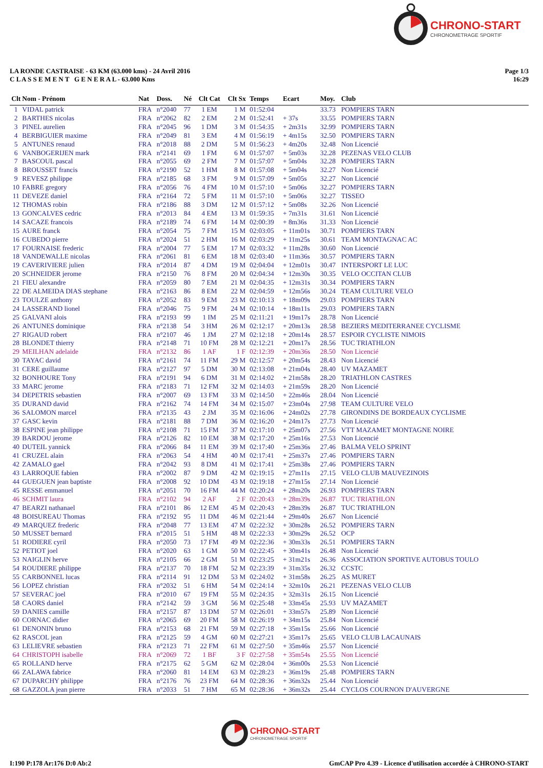CHRONO-START
CHRONOMETRAGE SPORTIF
LA RONDE CASTRAISE - 63 KM (63.000 kms) - 24 Avril 2016
C L A S S E M E N T G E N E R A L - 63.000 Kms
Page 1/3
16:29
| Clt | Nom - Prénom | Nat | Doss. | Né | Clt Cat | Clt Sx | Temps | Ecart | Moy. | Club |
| --- | --- | --- | --- | --- | --- | --- | --- | --- | --- | --- |
| 1 | VIDAL patrick | FRA | n°2040 | 77 | 1 EM | 1 M | 01:52:04 | | 33.73 | POMPIERS TARN |
| 2 | BARTHES nicolas | FRA | n°2062 | 82 | 2 EM | 2 M | 01:52:41 | + 37s | 33.55 | POMPIERS TARN |
| 3 | PINEL aurelien | FRA | n°2045 | 96 | 1 DM | 3 M | 01:54:35 | + 2m31s | 32.99 | POMPIERS TARN |
| 4 | BERBIGUIER maxime | FRA | n°2049 | 81 | 3 EM | 4 M | 01:56:19 | + 4m15s | 32.50 | POMPIERS TARN |
| 5 | ANTUNES renaud | FRA | n°2018 | 88 | 2 DM | 5 M | 01:56:23 | + 4m20s | 32.48 | Non Licencié |
| 6 | VANBOGERIJEN mark | FRA | n°2141 | 69 | 1 FM | 6 M | 01:57:07 | + 5m03s | 32.28 | PEZENAS VELO CLUB |
| 7 | BASCOUL pascal | FRA | n°2055 | 69 | 2 FM | 7 M | 01:57:07 | + 5m04s | 32.28 | POMPIERS TARN |
| 8 | BROUSSET francis | FRA | n°2190 | 52 | 1 HM | 8 M | 01:57:08 | + 5m04s | 32.27 | Non Licencié |
| 9 | REVESZ philippe | FRA | n°2185 | 68 | 3 FM | 9 M | 01:57:09 | + 5m05s | 32.27 | Non Licencié |
| 10 | FABRE gregory | FRA | n°2056 | 76 | 4 FM | 10 M | 01:57:10 | + 5m06s | 32.27 | POMPIERS TARN |
| 11 | DEVEZE daniel | FRA | n°2164 | 72 | 5 FM | 11 M | 01:57:10 | + 5m06s | 32.27 | TISSEO |
| 12 | THOMAS robin | FRA | n°2186 | 88 | 3 DM | 12 M | 01:57:12 | + 5m08s | 32.26 | Non Licencié |
| 13 | GONCALVES cedric | FRA | n°2013 | 84 | 4 EM | 13 M | 01:59:35 | + 7m31s | 31.61 | Non Licencié |
| 14 | SACAZE francois | FRA | n°2189 | 74 | 6 FM | 14 M | 02:00:39 | + 8m36s | 31.33 | Non Licencié |
| 15 | AURE franck | FRA | n°2054 | 75 | 7 FM | 15 M | 02:03:05 | + 11m01s | 30.71 | POMPIERS TARN |
| 16 | CUBEDO pierre | FRA | n°2024 | 51 | 2 HM | 16 M | 02:03:29 | + 11m25s | 30.61 | TEAM MONTAGNAC AC |
| 17 | FOURNAISE frederic | FRA | n°2004 | 77 | 5 EM | 17 M | 02:03:32 | + 11m28s | 30.60 | Non Licencié |
| 18 | VANDEWALLE nicolas | FRA | n°2061 | 81 | 6 EM | 18 M | 02:03:40 | + 11m36s | 30.57 | POMPIERS TARN |
| 19 | CAVERIVIERE julien | FRA | n°2014 | 87 | 4 DM | 19 M | 02:04:04 | + 12m01s | 30.47 | INTERSPORT LE LUC |
| 20 | SCHNEIDER jerome | FRA | n°2150 | 76 | 8 FM | 20 M | 02:04:34 | + 12m30s | 30.35 | VELO OCCITAN CLUB |
| 21 | FIEU alexandre | FRA | n°2059 | 80 | 7 EM | 21 M | 02:04:35 | + 12m31s | 30.34 | POMPIERS TARN |
| 22 | DE ALMEIDA DIAS stephane | FRA | n°2163 | 86 | 8 EM | 22 M | 02:04:59 | + 12m56s | 30.24 | TEAM CULTURE VELO |
| 23 | TOULZE anthony | FRA | n°2052 | 83 | 9 EM | 23 M | 02:10:13 | + 18m09s | 29.03 | POMPIERS TARN |
| 24 | LASSERAND lionel | FRA | n°2046 | 75 | 9 FM | 24 M | 02:10:14 | + 18m11s | 29.03 | POMPIERS TARN |
| 25 | GALVANI alois | FRA | n°2193 | 99 | 1 IM | 25 M | 02:11:21 | + 19m17s | 28.78 | Non Licencié |
| 26 | ANTUNES dominique | FRA | n°2138 | 54 | 3 HM | 26 M | 02:12:17 | + 20m13s | 28.58 | BEZIERS MEDITERRANEE CYCLISME |
| 27 | RIGAUD robert | FRA | n°2107 | 46 | 1 JM | 27 M | 02:12:18 | + 20m14s | 28.57 | ESPOIR CYCLISTE NIMOIS |
| 28 | BLONDET thierry | FRA | n°2148 | 71 | 10 FM | 28 M | 02:12:21 | + 20m17s | 28.56 | TUC TRIATHLON |
| 29 | MEILHAN adelaide | FRA | n°2132 | 86 | 1 AF | 1 F | 02:12:39 | + 20m36s | 28.50 | Non Licencié |
| 30 | TAYAC david | FRA | n°2161 | 74 | 11 FM | 29 M | 02:12:57 | + 20m54s | 28.43 | Non Licencié |
| 31 | CERE guillaume | FRA | n°2127 | 97 | 5 DM | 30 M | 02:13:08 | + 21m04s | 28.40 | UV MAZAMET |
| 32 | BONHOURE Tony | FRA | n°2191 | 94 | 6 DM | 31 M | 02:14:02 | + 21m58s | 28.20 | TRIATHLON CASTRES |
| 33 | MARC jerome | FRA | n°2183 | 71 | 12 FM | 32 M | 02:14:03 | + 21m59s | 28.20 | Non Licencié |
| 34 | DEPETRIS sebastien | FRA | n°2007 | 69 | 13 FM | 33 M | 02:14:50 | + 22m46s | 28.04 | Non Licencié |
| 35 | DURAND david | FRA | n°2162 | 74 | 14 FM | 34 M | 02:15:07 | + 23m04s | 27.98 | TEAM CULTURE VELO |
| 36 | SALOMON marcel | FRA | n°2135 | 43 | 2 JM | 35 M | 02:16:06 | + 24m02s | 27.78 | GIRONDINS DE BORDEAUX CYCLISME |
| 37 | GASC kevin | FRA | n°2181 | 88 | 7 DM | 36 M | 02:16:20 | + 24m17s | 27.73 | Non Licencié |
| 38 | ESPINE jean philippe | FRA | n°2108 | 71 | 15 FM | 37 M | 02:17:10 | + 25m07s | 27.56 | VTT MAZAMET MONTAGNE NOIRE |
| 39 | BARDOU jerome | FRA | n°2126 | 82 | 10 EM | 38 M | 02:17:20 | + 25m16s | 27.53 | Non Licencié |
| 40 | DUTEIL yannick | FRA | n°2066 | 84 | 11 EM | 39 M | 02:17:40 | + 25m36s | 27.46 | BALMA VELO SPRINT |
| 41 | CRUZEL alain | FRA | n°2063 | 54 | 4 HM | 40 M | 02:17:41 | + 25m37s | 27.46 | POMPIERS TARN |
| 42 | ZAMALO gael | FRA | n°2042 | 93 | 8 DM | 41 M | 02:17:41 | + 25m38s | 27.46 | POMPIERS TARN |
| 43 | LARROQUE fabien | FRA | n°2002 | 87 | 9 DM | 42 M | 02:19:15 | + 27m11s | 27.15 | VELO CLUB MAUVEZINOIS |
| 44 | GUEGUEN jean baptiste | FRA | n°2008 | 92 | 10 DM | 43 M | 02:19:18 | + 27m15s | 27.14 | Non Licencié |
| 45 | RESSE emmanuel | FRA | n°2051 | 70 | 16 FM | 44 M | 02:20:24 | + 28m20s | 26.93 | POMPIERS TARN |
| 46 | SCHMIT laura | FRA | n°2102 | 94 | 2 AF | 2 F | 02:20:43 | + 28m39s | 26.87 | TUC TRIATHLON |
| 47 | BEARZI nathanael | FRA | n°2101 | 86 | 12 EM | 45 M | 02:20:43 | + 28m39s | 26.87 | TUC TRIATHLON |
| 48 | BOISUREAU Thomas | FRA | n°2192 | 95 | 11 DM | 46 M | 02:21:44 | + 29m40s | 26.67 | Non Licencié |
| 49 | MARQUEZ frederic | FRA | n°2048 | 77 | 13 EM | 47 M | 02:22:32 | + 30m28s | 26.52 | POMPIERS TARN |
| 50 | MUSSET bernard | FRA | n°2015 | 51 | 5 HM | 48 M | 02:22:33 | + 30m29s | 26.52 | OCP |
| 51 | RODIERE cyril | FRA | n°2050 | 73 | 17 FM | 49 M | 02:22:36 | + 30m33s | 26.51 | POMPIERS TARN |
| 52 | PETIOT joel | FRA | n°2020 | 63 | 1 GM | 50 M | 02:22:45 | + 30m41s | 26.48 | Non Licencié |
| 53 | NAIGLIN herve | FRA | n°2105 | 66 | 2 GM | 51 M | 02:23:25 | + 31m21s | 26.36 | ASSOCIATION SPORTIVE AUTOBUS TOULO |
| 54 | ROUDIERE philippe | FRA | n°2137 | 70 | 18 FM | 52 M | 02:23:39 | + 31m35s | 26.32 | CCSTC |
| 55 | CARBONNEL lucas | FRA | n°2114 | 91 | 12 DM | 53 M | 02:24:02 | + 31m58s | 26.25 | AS MURET |
| 56 | LOPEZ christian | FRA | n°2032 | 51 | 6 HM | 54 M | 02:24:14 | + 32m10s | 26.21 | PEZENAS VELO CLUB |
| 57 | SEVERAC joel | FRA | n°2010 | 67 | 19 FM | 55 M | 02:24:35 | + 32m31s | 26.15 | Non Licencié |
| 58 | CAORS daniel | FRA | n°2142 | 59 | 3 GM | 56 M | 02:25:48 | + 33m45s | 25.93 | UV MAZAMET |
| 59 | DANIES camille | FRA | n°2157 | 87 | 13 DM | 57 M | 02:26:01 | + 33m57s | 25.89 | Non Licencié |
| 60 | CORNAC didier | FRA | n°2065 | 69 | 20 FM | 58 M | 02:26:19 | + 34m15s | 25.84 | Non Licencié |
| 61 | DENONIN bruno | FRA | n°2153 | 68 | 21 FM | 59 M | 02:27:18 | + 35m15s | 25.66 | Non Licencié |
| 62 | RASCOL jean | FRA | n°2125 | 59 | 4 GM | 60 M | 02:27:21 | + 35m17s | 25.65 | VELO CLUB LACAUNAIS |
| 63 | LELIEVRE sebastien | FRA | n°2123 | 71 | 22 FM | 61 M | 02:27:50 | + 35m46s | 25.57 | Non Licencié |
| 64 | CHRISTOPH isabelle | FRA | n°2069 | 72 | 1 BF | 3 F | 02:27:58 | + 35m54s | 25.55 | Non Licencié |
| 65 | ROLLAND herve | FRA | n°2175 | 62 | 5 GM | 62 M | 02:28:04 | + 36m00s | 25.53 | Non Licencié |
| 66 | ZALAWA fabrice | FRA | n°2060 | 81 | 14 EM | 63 M | 02:28:23 | + 36m19s | 25.48 | POMPIERS TARN |
| 67 | DUPARCHY philippe | FRA | n°2176 | 76 | 23 FM | 64 M | 02:28:36 | + 36m32s | 25.44 | Non Licencié |
| 68 | GAZZOLA jean pierre | FRA | n°2033 | 51 | 7 HM | 65 M | 02:28:36 | + 36m32s | 25.44 | CYCLOS COURNON D'AUVERGNE |
CHRONO-START
CHRONOMETRAGE SPORTIF
I:190 P:178 Ar:176 D:0 Ab:2 GmCAP Pro 4.39 - Licence d'utilisation accordée à CHRONO-START